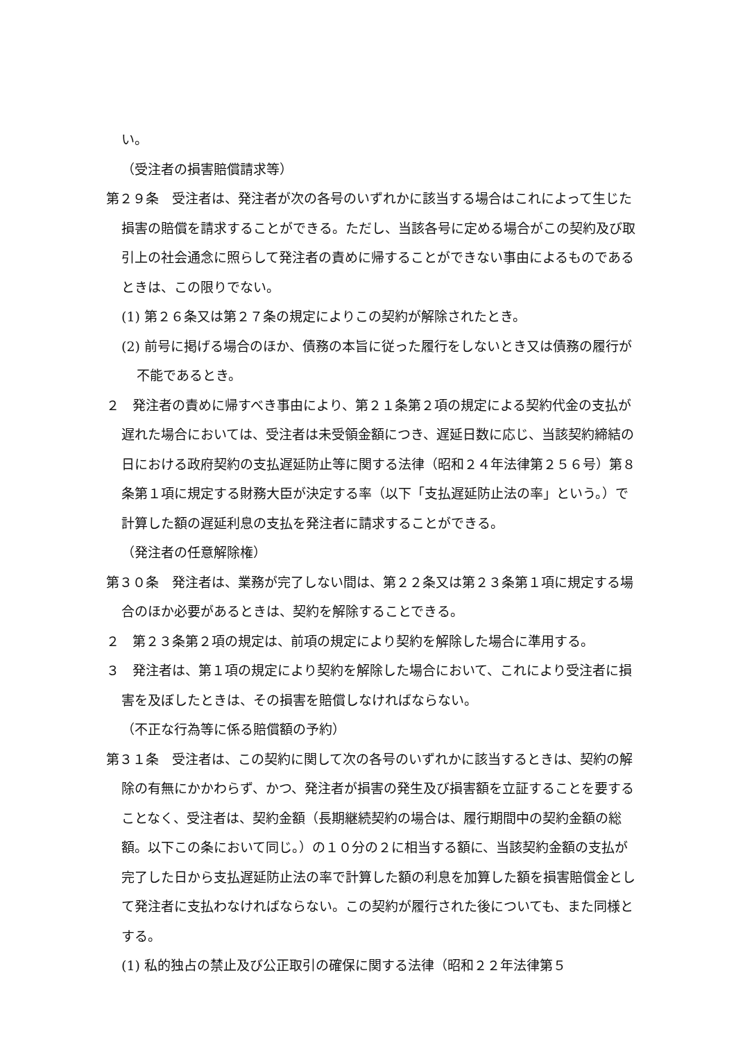い。
（受注者の損害賠償請求等）
第２９条　受注者は、発注者が次の各号のいずれかに該当する場合はこれによって生じた損害の賠償を請求することができる。ただし、当該各号に定める場合がこの契約及び取引上の社会通念に照らして発注者の責めに帰することができない事由によるものであるときは、この限りでない。
(1) 第２６条又は第２７条の規定によりこの契約が解除されたとき。
(2) 前号に掲げる場合のほか、債務の本旨に従った履行をしないとき又は債務の履行が不能であるとき。
２　発注者の責めに帰すべき事由により、第２１条第２項の規定による契約代金の支払が遅れた場合においては、受注者は未受領金額につき、遅延日数に応じ、当該契約締結の日における政府契約の支払遅延防止等に関する法律（昭和２４年法律第２５６号）第８条第１項に規定する財務大臣が決定する率（以下「支払遅延防止法の率」という。）で計算した額の遅延利息の支払を発注者に請求することができる。
（発注者の任意解除権）
第３０条　発注者は、業務が完了しない間は、第２２条又は第２３条第１項に規定する場合のほか必要があるときは、契約を解除することできる。
２　第２３条第２項の規定は、前項の規定により契約を解除した場合に準用する。
３　発注者は、第１項の規定により契約を解除した場合において、これにより受注者に損害を及ぼしたときは、その損害を賠償しなければならない。
（不正な行為等に係る賠償額の予約）
第３１条　受注者は、この契約に関して次の各号のいずれかに該当するときは、契約の解除の有無にかかわらず、かつ、発注者が損害の発生及び損害額を立証することを要することなく、受注者は、契約金額（長期継続契約の場合は、履行期間中の契約金額の総額。以下この条において同じ。）の１０分の２に相当する額に、当該契約金額の支払が完了した日から支払遅延防止法の率で計算した額の利息を加算した額を損害賠償金として発注者に支払わなければならない。この契約が履行された後についても、また同様とする。
(1) 私的独占の禁止及び公正取引の確保に関する法律（昭和２２年法律第５